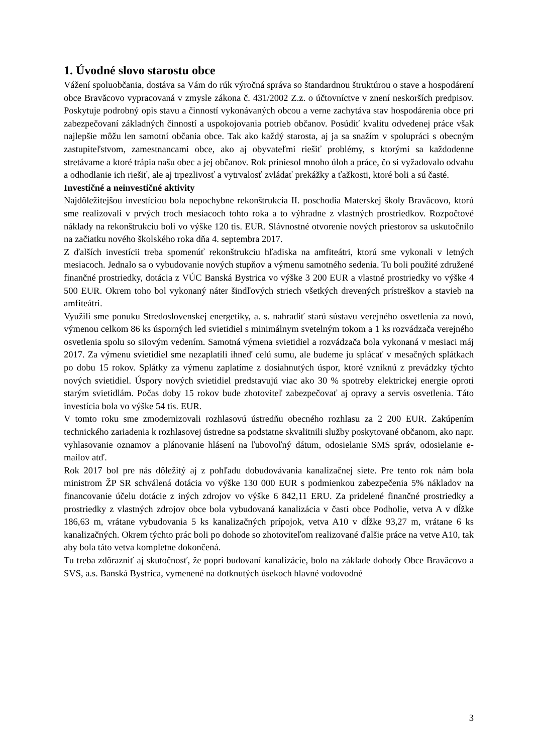1. Úvodné slovo starostu obce
Vážení spoluobčania, dostáva sa Vám do rúk výročná správa so štandardnou štruktúrou o stave a hospodárení obce Bravăcovo vypracovaná v zmysle zákona č. 431/2002 Z.z. o účtovníctve v znení neskorších predpisov. Poskytuje podrobný opis stavu a činností vykonávaných obcou a verne zachytáva stav hospodárenia obce pri zabezpečovaní základných činností a uspokojovania potrieb občanov. Posúdiť kvalitu odvedenej práce však najlepšie môžu len samotní občania obce. Tak ako každý starosta, aj ja sa snažím v spolupráci s obecným zastupiteľstvom, zamestnancami obce, ako aj obyvateľmi riešiť problémy, s ktorými sa každodenne stretávame a ktoré trápia našu obec a jej občanov. Rok priniesol mnoho úloh a práce, čo si vyžadovalo odvahu a odhodlanie ich riešiť, ale aj trpezlivosť a vytrvalosť zvládať prekážky a ťažkosti, ktoré boli a sú časté.
Investičné a neinvestičné aktivity
Najdôležitejšou investíciou bola nepochybne rekonštrukcia II. poschodia Materskej školy Bravăcovo, ktorú sme realizovali v prvých troch mesiacoch tohto roka a to výhradne z vlastných prostriedkov. Rozpočtové náklady na rekonštrukciu boli vo výške 120 tis. EUR. Slávnostné otvorenie nových priestorov sa uskutočnilo na začiatku nového školského roka dňa 4. septembra 2017.
Z ďalších investícii treba spomenúť rekonštrukciu hľadiska na amfiteátri, ktorú sme vykonali v letných mesiacoch. Jednalo sa o vybudovanie nových stupňov a výmenu samotného sedenia. Tu boli použité združené finančné prostriedky, dotácia z VÚC Banská Bystrica vo výške 3 200 EUR a vlastné prostriedky vo výške 4 500 EUR. Okrem toho bol vykonaný náter šindľových striech všetkých drevených prístreškov a stavieb na amfiteátri.
Využili sme ponuku Stredoslovenskej energetiky, a. s. nahradiť starú sústavu verejného osvetlenia za novú, výmenou celkom 86 ks úsporných led svietidiel s minimálnym svetelným tokom a 1 ks rozvádzača verejného osvetlenia spolu so silovým vedením. Samotná výmena svietidiel a rozvádzača bola vykonaná v mesiaci máj 2017. Za výmenu svietidiel sme nezaplatili ihneď celú sumu, ale budeme ju splácať v mesačných splátkach po dobu 15 rokov. Splátky za výmenu zaplatíme z dosiahnutých úspor, ktoré vzniknú z prevádzky týchto nových svietidiel. Úspory nových svietidiel predstavujú viac ako 30 % spotreby elektrickej energie oproti starým svietidlám. Počas doby 15 rokov bude zhotoviteľ zabezpečovať aj opravy a servis osvetlenia. Táto investícia bola vo výške 54 tis. EUR.
V tomto roku sme zmodernizovali rozhlasovú ústredňu obecného rozhlasu za 2 200 EUR. Zakúpením technického zariadenia k rozhlasovej ústredne sa podstatne skvalitnili služby poskytované občanom, ako napr. vyhlasovanie oznamov a plánovanie hlásení na ľubovoľný dátum, odosielanie SMS správ, odosielanie e-mailov atď.
Rok 2017 bol pre nás dôležitý aj z pohľadu dobudovávania kanalizačnej siete. Pre tento rok nám bola ministrom ŽP SR schválená dotácia vo výške 130 000 EUR s podmienkou zabezpečenia 5% nákladov na financovanie účelu dotácie z iných zdrojov vo výške 6 842,11 ERU. Za pridelené finančné prostriedky a prostriedky z vlastných zdrojov obce bola vybudovaná kanalizácia v časti obce Podholie, vetva A v dĺžke 186,63 m, vrátane vybudovania 5 ks kanalizačných prípojok, vetva A10 v dĺžke 93,27 m, vrátane 6 ks kanalizačných. Okrem týchto prác boli po dohode so zhotoviteľom realizované ďalšie práce na vetve A10, tak aby bola táto vetva kompletne dokončená.
Tu treba zdôrazniť aj skutočnosť, že popri budovaní kanalizácie, bolo na základe dohody Obce Bravăcovo a SVS, a.s. Banská Bystrica, vymenené na dotknutých úsekoch hlavné vodovodné
3